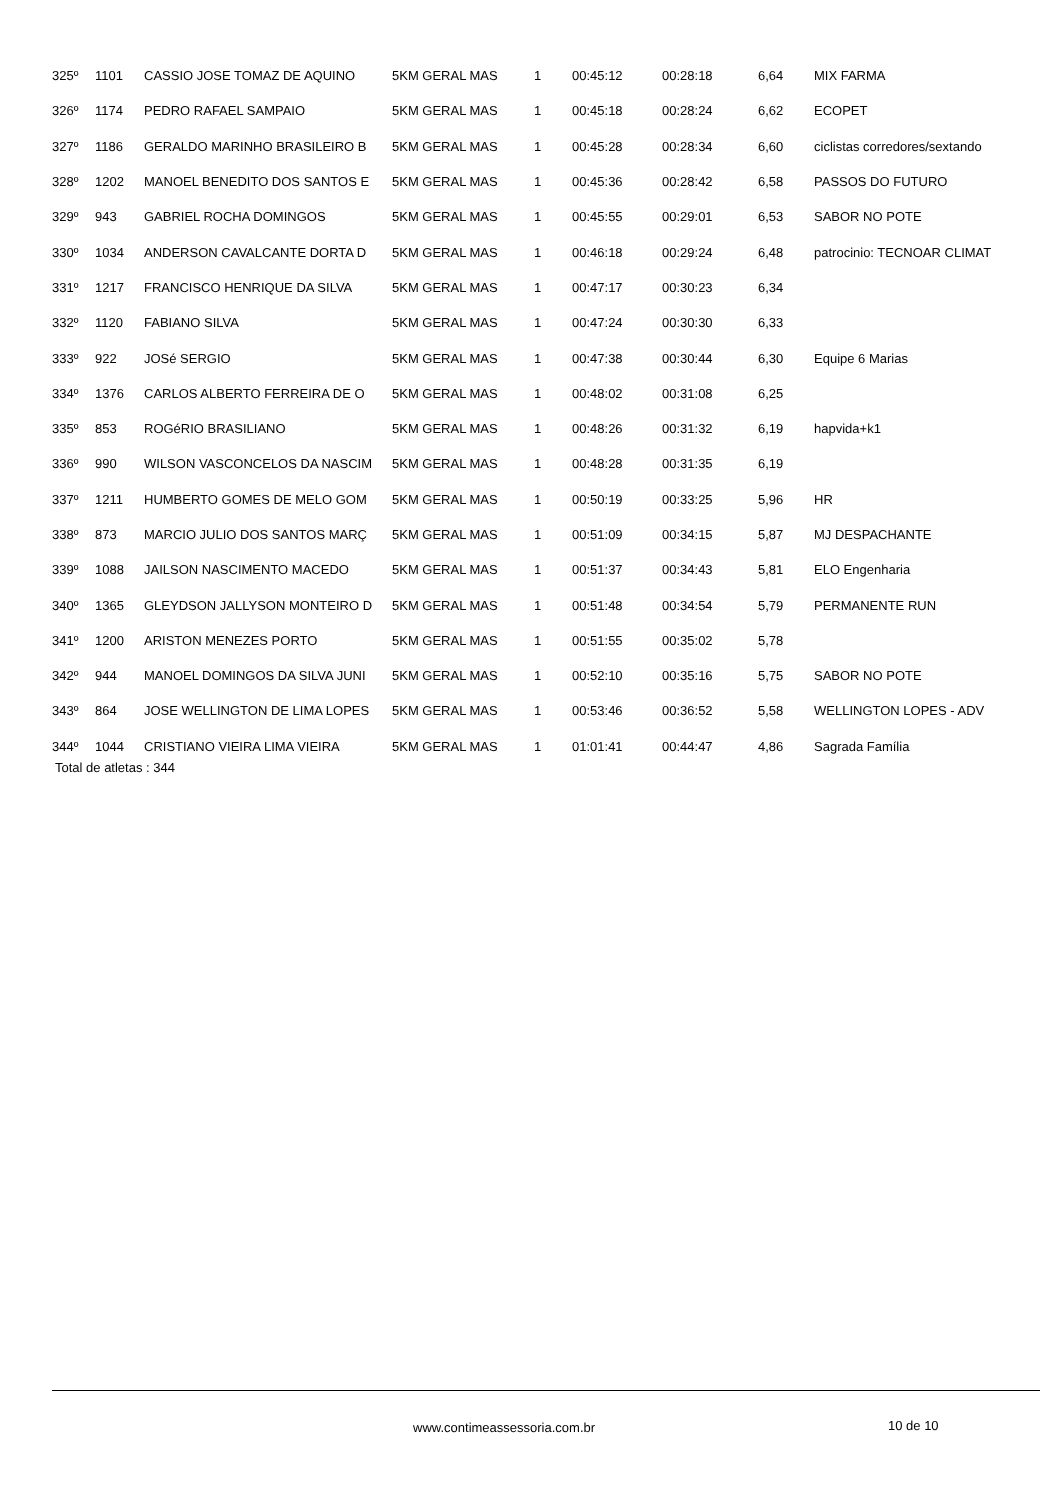| 325º | 1101 | CASSIO JOSE TOMAZ DE AQUINO | 5KM GERAL MAS | 1 | 00:45:12 | 00:28:18 | 6,64 | MIX FARMA |
| 326º | 1174 | PEDRO RAFAEL SAMPAIO | 5KM GERAL MAS | 1 | 00:45:18 | 00:28:24 | 6,62 | ECOPET |
| 327º | 1186 | GERALDO MARINHO BRASILEIRO B | 5KM GERAL MAS | 1 | 00:45:28 | 00:28:34 | 6,60 | ciclistas corredores/sextando |
| 328º | 1202 | MANOEL BENEDITO DOS SANTOS E | 5KM GERAL MAS | 1 | 00:45:36 | 00:28:42 | 6,58 | PASSOS DO FUTURO |
| 329º | 943 | GABRIEL ROCHA DOMINGOS | 5KM GERAL MAS | 1 | 00:45:55 | 00:29:01 | 6,53 | SABOR NO POTE |
| 330º | 1034 | ANDERSON CAVALCANTE DORTA D | 5KM GERAL MAS | 1 | 00:46:18 | 00:29:24 | 6,48 | patrocinio: TECNOAR CLIMAT |
| 331º | 1217 | FRANCISCO HENRIQUE DA SILVA | 5KM GERAL MAS | 1 | 00:47:17 | 00:30:23 | 6,34 | |
| 332º | 1120 | FABIANO SILVA | 5KM GERAL MAS | 1 | 00:47:24 | 00:30:30 | 6,33 | |
| 333º | 922 | JOSé SERGIO | 5KM GERAL MAS | 1 | 00:47:38 | 00:30:44 | 6,30 | Equipe 6 Marias |
| 334º | 1376 | CARLOS ALBERTO FERREIRA DE O | 5KM GERAL MAS | 1 | 00:48:02 | 00:31:08 | 6,25 | |
| 335º | 853 | ROGéRIO BRASILIANO | 5KM GERAL MAS | 1 | 00:48:26 | 00:31:32 | 6,19 | hapvida+k1 |
| 336º | 990 | WILSON VASCONCELOS DA NASCIM | 5KM GERAL MAS | 1 | 00:48:28 | 00:31:35 | 6,19 | |
| 337º | 1211 | HUMBERTO GOMES DE MELO GOM | 5KM GERAL MAS | 1 | 00:50:19 | 00:33:25 | 5,96 | HR |
| 338º | 873 | MARCIO JULIO DOS SANTOS MARÇ | 5KM GERAL MAS | 1 | 00:51:09 | 00:34:15 | 5,87 | MJ DESPACHANTE |
| 339º | 1088 | JAILSON NASCIMENTO MACEDO | 5KM GERAL MAS | 1 | 00:51:37 | 00:34:43 | 5,81 | ELO Engenharia |
| 340º | 1365 | GLEYDSON JALLYSON MONTEIRO D | 5KM GERAL MAS | 1 | 00:51:48 | 00:34:54 | 5,79 | PERMANENTE RUN |
| 341º | 1200 | ARISTON MENEZES PORTO | 5KM GERAL MAS | 1 | 00:51:55 | 00:35:02 | 5,78 | |
| 342º | 944 | MANOEL DOMINGOS DA SILVA JUNI | 5KM GERAL MAS | 1 | 00:52:10 | 00:35:16 | 5,75 | SABOR NO POTE |
| 343º | 864 | JOSE WELLINGTON DE LIMA LOPES | 5KM GERAL MAS | 1 | 00:53:46 | 00:36:52 | 5,58 | WELLINGTON LOPES - ADV |
| 344º | 1044 | CRISTIANO VIEIRA LIMA VIEIRA | 5KM GERAL MAS | 1 | 01:01:41 | 00:44:47 | 4,86 | Sagrada Família |
Total de atletas : 344
www.contimeassessoria.com.br 10 de 10